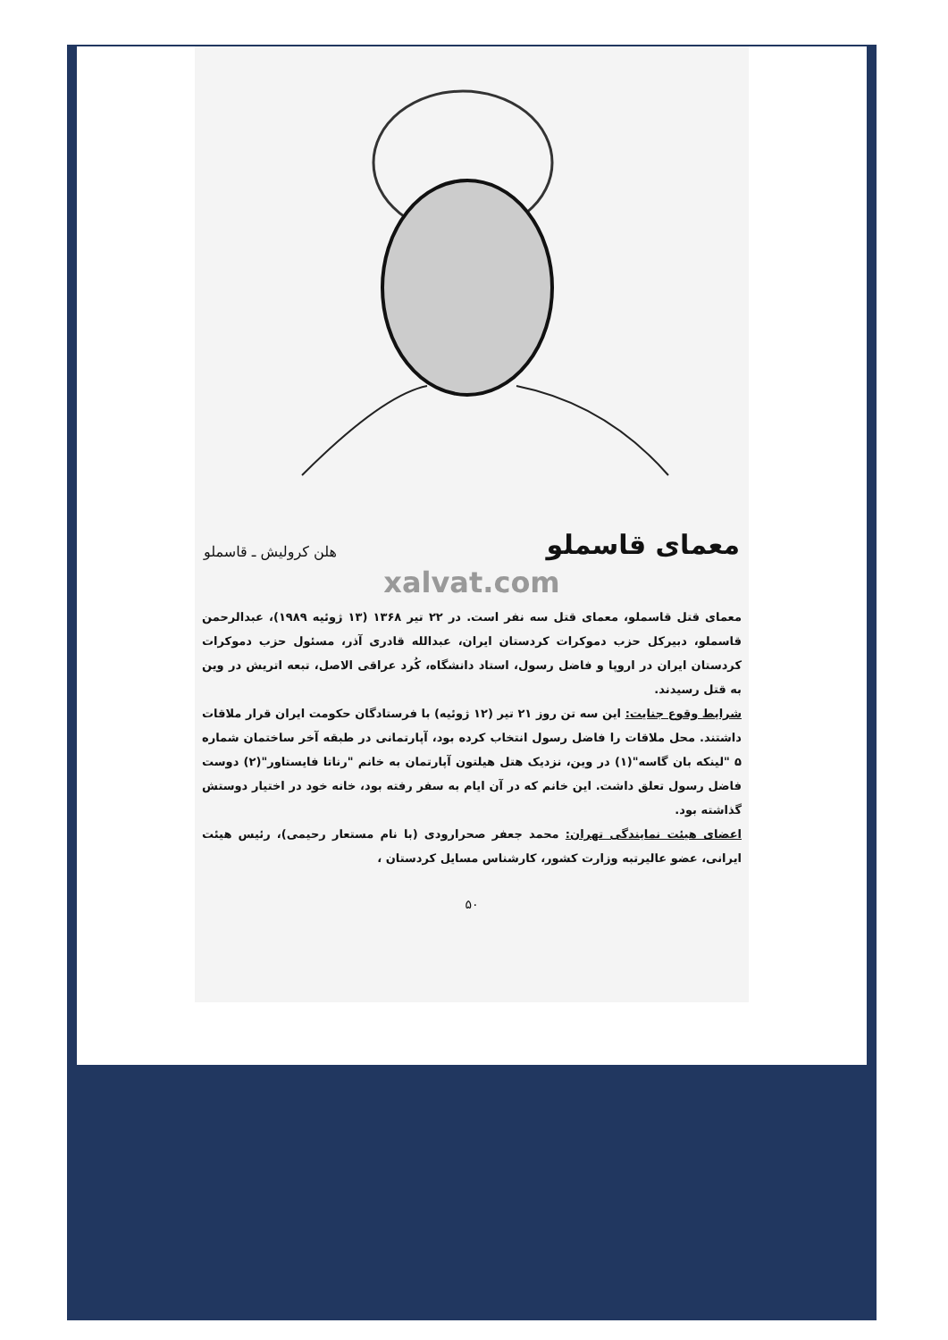معمای قاسملو
هلن کرولیش ـ قاسملو
xalvat.com
معمای قتل قاسملو، معمای قتل سه نفر است. در ۲۲ تیر ۱۳۶۸ (۱۳ ژوئیه ۱۹۸۹)، عبدالرحمن قاسملو، دبیرکل حزب دموکرات کردستان ایران، عبدالله قادری آذر، مسئول حزب دموکرات کردستان ایران در اروپا و فاضل رسول، استاد دانشگاه، کُرد عراقی الاصل، تبعه اتریش در وین به قتل رسیدند.
شرایط وقوع جنایت: این سه تن روز ۲۱ تیر (۱۲ ژوئیه) با فرستادگان حکومت ایران قرار ملاقات داشتند. محل ملاقات را فاضل رسول انتخاب کرده بود، آپارتمانی در طبقه آخر ساختمان شماره ۵ "لینکه بان گاسه"(۱) در وین، نزدیک هتل هیلتون آپارتمان به خانم "رناتا فایستاور"(۲) دوست فاضل رسول تعلق داشت. این خانم که در آن ایام به سفر رفته بود، خانه خود در اختیار دوستش گذاشته بود.
اعضای هیئت نمایندگی تهران: محمد جعفر صحرارودی (با نام مستعار رحیمی)، رئیس هیئت ایرانی، عضو عالیرتبه وزارت کشور، کارشناس مسایل کردستان ،
۵۰